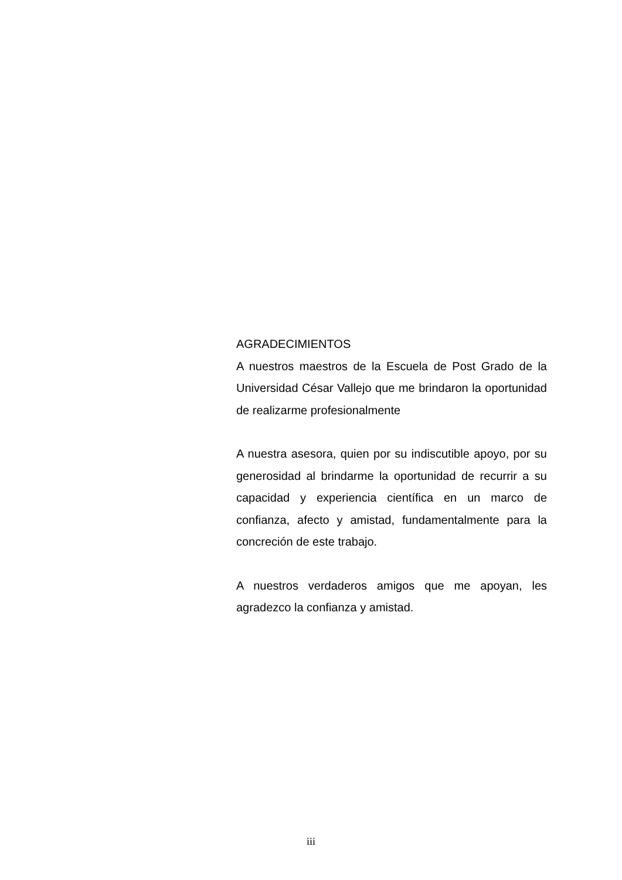AGRADECIMIENTOS
A nuestros maestros de la Escuela de Post Grado de la Universidad César Vallejo que me brindaron la oportunidad de realizarme profesionalmente
A nuestra asesora, quien por su indiscutible apoyo, por su generosidad al brindarme la oportunidad de recurrir a su capacidad y experiencia científica en un marco de confianza, afecto y amistad, fundamentalmente para la concreción de este trabajo.
A nuestros verdaderos amigos que me apoyan, les agradezco la confianza y amistad.
iii